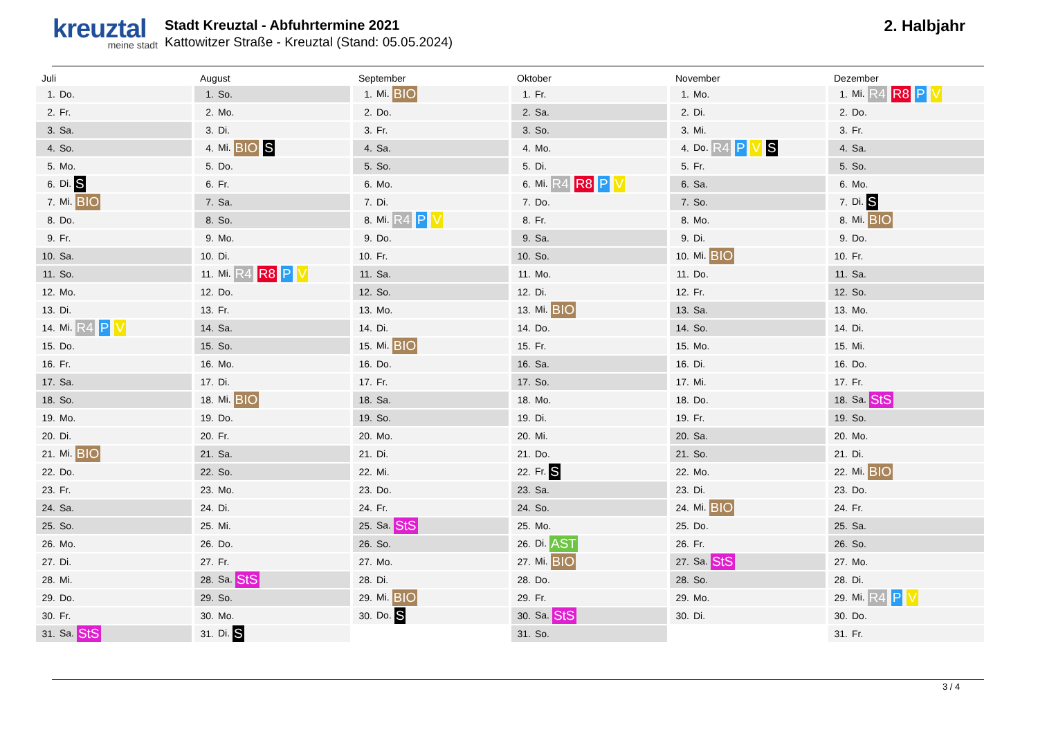kreuztal
meine stadt
Stadt Kreuztal - Abfuhrtermine 2021
Kattowitzer Straße - Kreuztal (Stand: 05.05.2024)
2. Halbjahr
Juli
| 1. | Do. |
| 2. | Fr. |
| 3. | Sa. |
| 4. | So. |
| 5. | Mo. |
| 6. | Di. S |
| 7. | Mi. BIO |
| 8. | Do. |
| 9. | Fr. |
| 10. | Sa. |
| 11. | So. |
| 12. | Mo. |
| 13. | Di. |
| 14. | Mi. R4 P V |
| 15. | Do. |
| 16. | Fr. |
| 17. | Sa. |
| 18. | So. |
| 19. | Mo. |
| 20. | Di. |
| 21. | Mi. BIO |
| 22. | Do. |
| 23. | Fr. |
| 24. | Sa. |
| 25. | So. |
| 26. | Mo. |
| 27. | Di. |
| 28. | Mi. |
| 29. | Do. |
| 30. | Fr. |
| 31. | Sa. StS |
August
| 1. | So. |
| 2. | Mo. |
| 3. | Di. |
| 4. | Mi. BIO S |
| 5. | Do. |
| 6. | Fr. |
| 7. | Sa. |
| 8. | So. |
| 9. | Mo. |
| 10. | Di. |
| 11. | Mi. R4 R8 P V |
| 12. | Do. |
| 13. | Fr. |
| 14. | Sa. |
| 15. | So. |
| 16. | Mo. |
| 17. | Di. |
| 18. | Mi. BIO |
| 19. | Do. |
| 20. | Fr. |
| 21. | Sa. |
| 22. | So. |
| 23. | Mo. |
| 24. | Di. |
| 25. | Mi. |
| 26. | Do. |
| 27. | Fr. |
| 28. | Sa. StS |
| 29. | So. |
| 30. | Mo. |
| 31. | Di. S |
September
| 1. | Mi. BIO |
| 2. | Do. |
| 3. | Fr. |
| 4. | Sa. |
| 5. | So. |
| 6. | Mo. |
| 7. | Di. |
| 8. | Mi. R4 P V |
| 9. | Do. |
| 10. | Fr. |
| 11. | Sa. |
| 12. | So. |
| 13. | Mo. |
| 14. | Di. |
| 15. | Mi. BIO |
| 16. | Do. |
| 17. | Fr. |
| 18. | Sa. |
| 19. | So. |
| 20. | Mo. |
| 21. | Di. |
| 22. | Mi. |
| 23. | Do. |
| 24. | Fr. |
| 25. | Sa. StS |
| 26. | So. |
| 27. | Mo. |
| 28. | Di. |
| 29. | Mi. BIO |
| 30. | Do. S |
Oktober
| 1. | Fr. |
| 2. | Sa. |
| 3. | So. |
| 4. | Mo. |
| 5. | Di. |
| 6. | Mi. R4 R8 P V |
| 7. | Do. |
| 8. | Fr. |
| 9. | Sa. |
| 10. | So. |
| 11. | Mo. |
| 12. | Di. |
| 13. | Mi. BIO |
| 14. | Do. |
| 15. | Fr. |
| 16. | Sa. |
| 17. | So. |
| 18. | Mo. |
| 19. | Di. |
| 20. | Mi. |
| 21. | Do. |
| 22. | Fr. S |
| 23. | Sa. |
| 24. | So. |
| 25. | Mo. |
| 26. | Di. AST |
| 27. | Mi. BIO |
| 28. | Do. |
| 29. | Fr. |
| 30. | Sa. StS |
| 31. | So. |
November
| 1. | Mo. |
| 2. | Di. |
| 3. | Mi. |
| 4. | Do. R4 P V S |
| 5. | Fr. |
| 6. | Sa. |
| 7. | So. |
| 8. | Mo. |
| 9. | Di. |
| 10. | Mi. BIO |
| 11. | Do. |
| 12. | Fr. |
| 13. | Sa. |
| 14. | So. |
| 15. | Mo. |
| 16. | Di. |
| 17. | Mi. |
| 18. | Do. |
| 19. | Fr. |
| 20. | Sa. |
| 21. | So. |
| 22. | Mo. |
| 23. | Di. |
| 24. | Mi. BIO |
| 25. | Do. |
| 26. | Fr. |
| 27. | Sa. StS |
| 28. | So. |
| 29. | Mo. |
| 30. | Di. |
Dezember
| 1. | Mi. R4 R8 P V |
| 2. | Do. |
| 3. | Fr. |
| 4. | Sa. |
| 5. | So. |
| 6. | Mo. |
| 7. | Di. S |
| 8. | Mi. BIO |
| 9. | Do. |
| 10. | Fr. |
| 11. | Sa. |
| 12. | So. |
| 13. | Mo. |
| 14. | Di. |
| 15. | Mi. |
| 16. | Do. |
| 17. | Fr. |
| 18. | Sa. StS |
| 19. | So. |
| 20. | Mo. |
| 21. | Di. |
| 22. | Mi. BIO |
| 23. | Do. |
| 24. | Fr. |
| 25. | Sa. |
| 26. | So. |
| 27. | Mo. |
| 28. | Di. |
| 29. | Mi. R4 P V |
| 30. | Do. |
| 31. | Fr. |
3 / 4